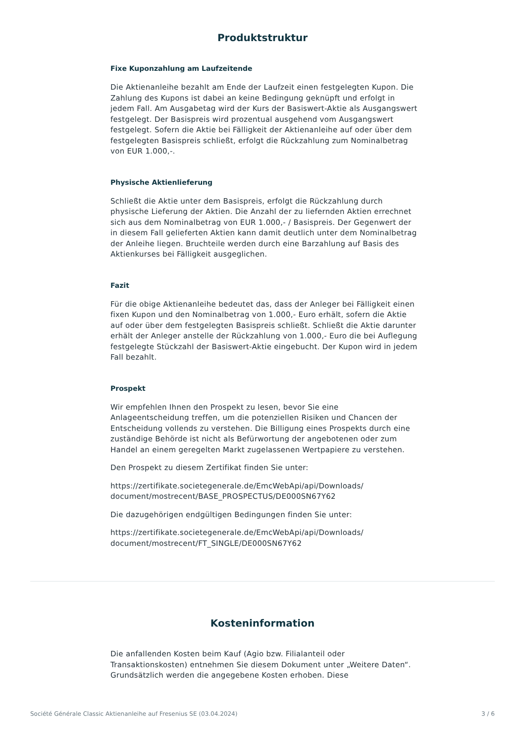Produktstruktur
Fixe Kuponzahlung am Laufzeitende
Die Aktienanleihe bezahlt am Ende der Laufzeit einen festgelegten Kupon. Die Zahlung des Kupons ist dabei an keine Bedingung geknüpft und erfolgt in jedem Fall. Am Ausgabetag wird der Kurs der Basiswert-Aktie als Ausgangswert festgelegt. Der Basispreis wird prozentual ausgehend vom Ausgangswert festgelegt. Sofern die Aktie bei Fälligkeit der Aktienanleihe auf oder über dem festgelegten Basispreis schließt, erfolgt die Rückzahlung zum Nominalbetrag von EUR 1.000,-.
Physische Aktienlieferung
Schließt die Aktie unter dem Basispreis, erfolgt die Rückzahlung durch physische Lieferung der Aktien. Die Anzahl der zu liefernden Aktien errechnet sich aus dem Nominalbetrag von EUR 1.000,- / Basispreis. Der Gegenwert der in diesem Fall gelieferten Aktien kann damit deutlich unter dem Nominalbetrag der Anleihe liegen. Bruchteile werden durch eine Barzahlung auf Basis des Aktienkurses bei Fälligkeit ausgeglichen.
Fazit
Für die obige Aktienanleihe bedeutet das, dass der Anleger bei Fälligkeit einen fixen Kupon und den Nominalbetrag von 1.000,- Euro erhält, sofern die Aktie auf oder über dem festgelegten Basispreis schließt. Schließt die Aktie darunter erhält der Anleger anstelle der Rückzahlung von 1.000,- Euro die bei Auflegung festgelegte Stückzahl der Basiswert-Aktie eingebucht. Der Kupon wird in jedem Fall bezahlt.
Prospekt
Wir empfehlen Ihnen den Prospekt zu lesen, bevor Sie eine Anlageentscheidung treffen, um die potenziellen Risiken und Chancen der Entscheidung vollends zu verstehen. Die Billigung eines Prospekts durch eine zuständige Behörde ist nicht als Befürwortung der angebotenen oder zum Handel an einem geregelten Markt zugelassenen Wertpapiere zu verstehen.
Den Prospekt zu diesem Zertifikat finden Sie unter:
https://zertifikate.societegenerale.de/EmcWebApi/api/Downloads/ document/mostrecent/BASE_PROSPECTUS/DE000SN67Y62
Die dazugehörigen endgültigen Bedingungen finden Sie unter:
https://zertifikate.societegenerale.de/EmcWebApi/api/Downloads/ document/mostrecent/FT_SINGLE/DE000SN67Y62
Kosteninformation
Die anfallenden Kosten beim Kauf (Agio bzw. Filialanteil oder Transaktionskosten) entnehmen Sie diesem Dokument unter „Weitere Daten“. Grundsätzlich werden die angegebene Kosten erhoben. Diese
Société Générale Classic Aktienanleihe auf Fresenius SE (03.04.2024) 3 / 6